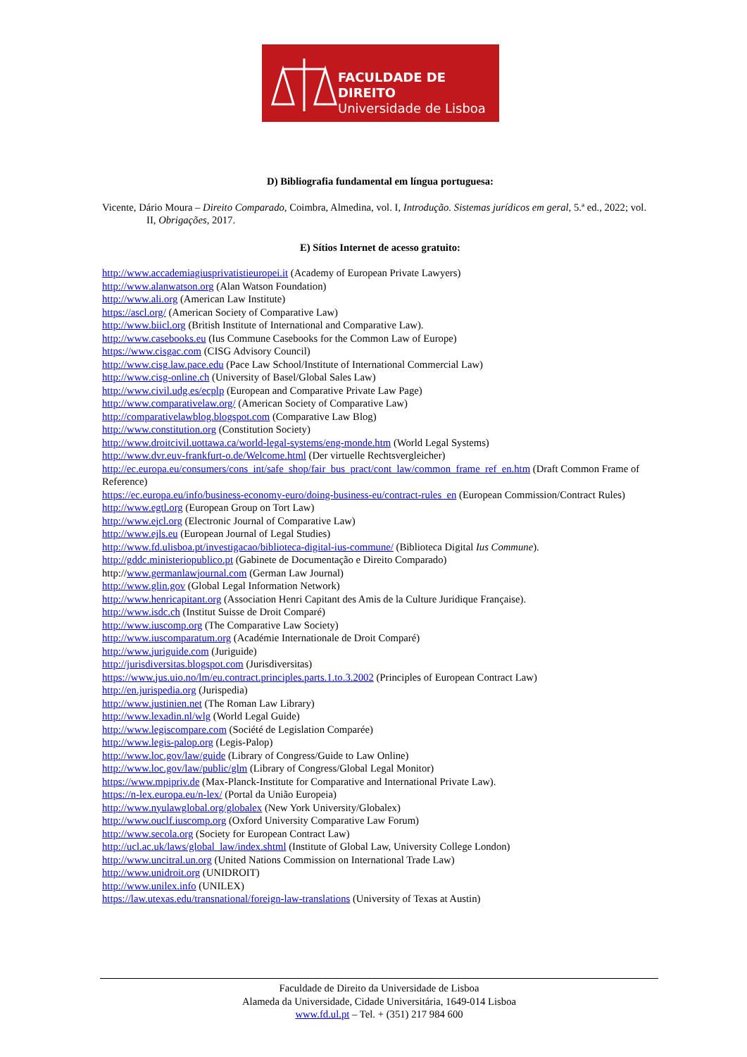FACULDADE DE DIREITO
Universidade de Lisboa
D) Bibliografia fundamental em língua portuguesa:
Vicente, Dário Moura – Direito Comparado, Coimbra, Almedina, vol. I, Introdução. Sistemas jurídicos em geral, 5.ª ed., 2022; vol. II, Obrigações, 2017.
E) Sítios Internet de acesso gratuito:
http://www.accademiagiusprivatistieuropei.it (Academy of European Private Lawyers)
http://www.alanwatson.org (Alan Watson Foundation)
http://www.ali.org (American Law Institute)
https://ascl.org/ (American Society of Comparative Law)
http://www.biicl.org (British Institute of International and Comparative Law).
http://www.casebooks.eu (Ius Commune Casebooks for the Common Law of Europe)
https://www.cisgac.com (CISG Advisory Council)
http://www.cisg.law.pace.edu (Pace Law School/Institute of International Commercial Law)
http://www.cisg-online.ch (University of Basel/Global Sales Law)
http://www.civil.udg.es/ecplp (European and Comparative Private Law Page)
http://www.comparativelaw.org/ (American Society of Comparative Law)
http://comparativelawblog.blogspot.com (Comparative Law Blog)
http://www.constitution.org (Constitution Society)
http://www.droitcivil.uottawa.ca/world-legal-systems/eng-monde.htm (World Legal Systems)
http://www.dvr.euv-frankfurt-o.de/Welcome.html (Der virtuelle Rechtsvergleicher)
http://ec.europa.eu/consumers/cons_int/safe_shop/fair_bus_pract/cont_law/common_frame_ref_en.htm (Draft Common Frame of Reference)
https://ec.europa.eu/info/business-economy-euro/doing-business-eu/contract-rules_en (European Commission/Contract Rules)
http://www.egtl.org (European Group on Tort Law)
http://www.ejcl.org (Electronic Journal of Comparative Law)
http://www.ejls.eu (European Journal of Legal Studies)
http://www.fd.ulisboa.pt/investigacao/biblioteca-digital-ius-commune/ (Biblioteca Digital Ius Commune).
http://gddc.ministeriopublico.pt (Gabinete de Documentação e Direito Comparado)
http://www.germanlawjournal.com (German Law Journal)
http://www.glin.gov (Global Legal Information Network)
http://www.henricapitant.org (Association Henri Capitant des Amis de la Culture Juridique Française).
http://www.isdc.ch (Institut Suisse de Droit Comparé)
http://www.iuscomp.org (The Comparative Law Society)
http://www.iuscomparatum.org (Académie Internationale de Droit Comparé)
http://www.juriguide.com (Juriguide)
http://jurisdiversitas.blogspot.com (Jurisdiversitas)
https://www.jus.uio.no/lm/eu.contract.principles.parts.1.to.3.2002 (Principles of European Contract Law)
http://en.jurispedia.org (Jurispedia)
http://www.justinien.net (The Roman Law Library)
http://www.lexadin.nl/wlg (World Legal Guide)
http://www.legiscompare.com (Société de Legislation Comparée)
http://www.legis-palop.org (Legis-Palop)
http://www.loc.gov/law/guide (Library of Congress/Guide to Law Online)
http://www.loc.gov/law/public/glm (Library of Congress/Global Legal Monitor)
https://www.mpipriv.de (Max-Planck-Institute for Comparative and International Private Law).
https://n-lex.europa.eu/n-lex/ (Portal da União Europeia)
http://www.nyulawglobal.org/globalex (New York University/Globalex)
http://www.ouclf.iuscomp.org (Oxford University Comparative Law Forum)
http://www.secola.org (Society for European Contract Law)
http://ucl.ac.uk/laws/global_law/index.shtml (Institute of Global Law, University College London)
http://www.uncitral.un.org (United Nations Commission on International Trade Law)
http://www.unidroit.org (UNIDROIT)
http://www.unilex.info (UNILEX)
https://law.utexas.edu/transnational/foreign-law-translations (University of Texas at Austin)
Faculdade de Direito da Universidade de Lisboa
Alameda da Universidade, Cidade Universitária, 1649-014 Lisboa
www.fd.ul.pt – Tel. + (351) 217 984 600